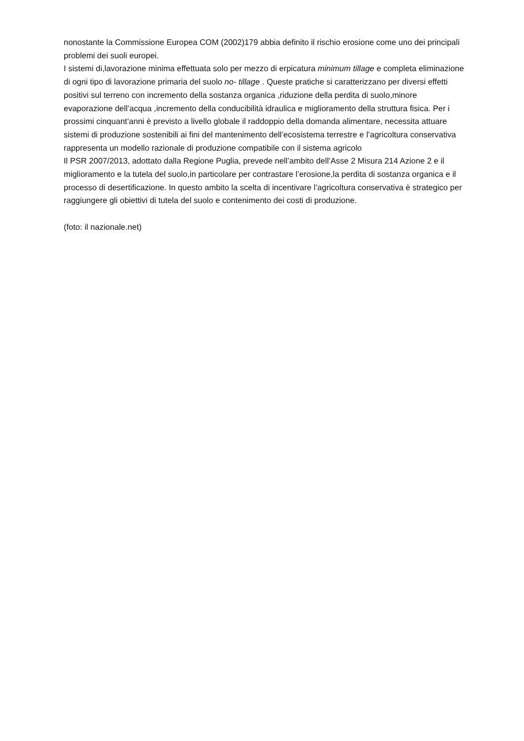nonostante la Commissione Europea COM (2002)179 abbia definito il rischio erosione come uno dei principali problemi dei suoli europei.
I sistemi di,lavorazione minima effettuata solo per mezzo di erpicatura minimum tillage e completa eliminazione di ogni tipo di lavorazione primaria del suolo no- tillage . Queste pratiche si caratterizzano per diversi effetti positivi sul terreno con incremento della sostanza organica ,riduzione della perdita di suolo,minore evaporazione dell’acqua ,incremento della conducibilità idraulica e miglioramento della struttura fisica. Per i prossimi cinquant’anni è previsto a livello globale il raddoppio della domanda alimentare, necessita attuare sistemi di produzione sostenibili ai fini del mantenimento dell’ecosistema terrestre e l’agricoltura conservativa rappresenta un modello razionale di produzione compatibile con il sistema agricolo
Il PSR 2007/2013, adottato dalla Regione Puglia, prevede nell’ambito dell’Asse 2 Misura 214 Azione 2 e il miglioramento e la tutela del suolo,in particolare per contrastare l’erosione,la perdita di sostanza organica e il processo di desertificazione. In questo ambito la scelta di incentivare l’agricoltura conservativa è strategico per raggiungere gli obiettivi di tutela del suolo e contenimento dei costi di produzione.
(foto: il nazionale.net)